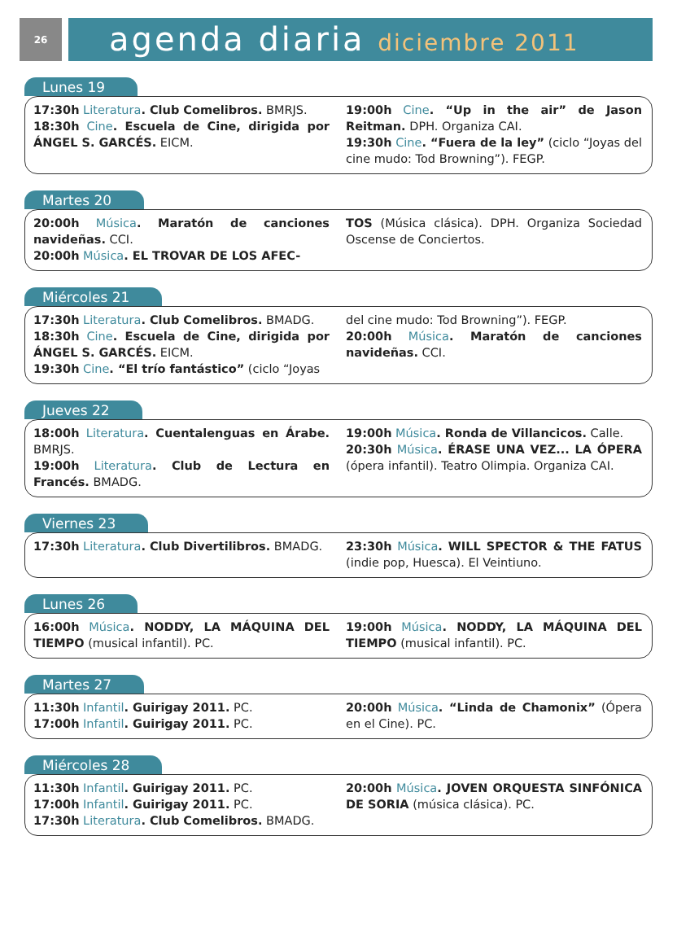26
agenda diaria diciembre 2011
Lunes 19
17:30h Literatura. Club Comelibros. BMRJS.
18:30h Cine. Escuela de Cine, dirigida por ÁNGEL S. GARCÉS. EICM.
19:00h Cine. “Up in the air” de Jason Reitman. DPH. Organiza CAI.
19:30h Cine. “Fuera de la ley” (ciclo “Joyas del cine mudo: Tod Browning”). FEGP.
Martes 20
20:00h Música. Maratón de canciones navideñas. CCI.
20:00h Música. EL TROVAR DE LOS AFEC-
TOS (Música clásica). DPH. Organiza Sociedad Oscense de Conciertos.
Miércoles 21
17:30h Literatura. Club Comelibros. BMADG.
18:30h Cine. Escuela de Cine, dirigida por ÁNGEL S. GARCÉS. EICM.
19:30h Cine. “El trío fantástico” (ciclo “Joyas
del cine mudo: Tod Browning”). FEGP.
20:00h Música. Maratón de canciones navideñas. CCI.
Jueves 22
18:00h Literatura. Cuentalenguas en Árabe. BMRJS.
19:00h Literatura. Club de Lectura en Francés. BMADG.
19:00h Música. Ronda de Villancicos. Calle.
20:30h Música. ÉRASE UNA VEZ... LA ÓPERA (ópera infantil). Teatro Olimpia. Organiza CAI.
Viernes 23
17:30h Literatura. Club Divertilibros. BMADG.
23:30h Música. WILL SPECTOR & THE FATUS (indie pop, Huesca). El Veintiuno.
Lunes 26
16:00h Música. NODDY, LA MÁQUINA DEL TIEMPO (musical infantil). PC.
19:00h Música. NODDY, LA MÁQUINA DEL TIEMPO (musical infantil). PC.
Martes 27
11:30h Infantil. Guirigay 2011. PC.
17:00h Infantil. Guirigay 2011. PC.
20:00h Música. “Linda de Chamonix” (Ópera en el Cine). PC.
Miércoles 28
11:30h Infantil. Guirigay 2011. PC.
17:00h Infantil. Guirigay 2011. PC.
17:30h Literatura. Club Comelibros. BMADG.
20:00h Música. JOVEN ORQUESTA SINFÓNICA DE SORIA (música clásica). PC.